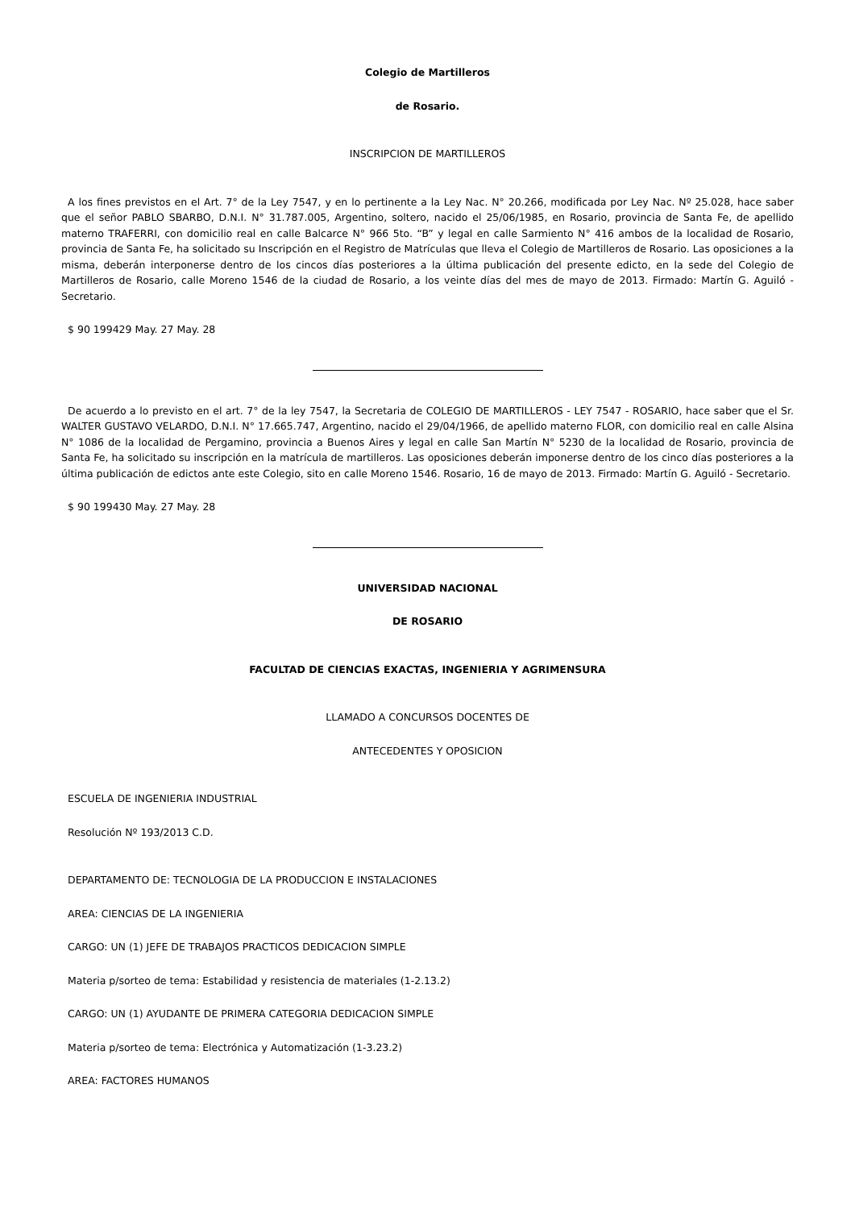Colegio de Martilleros
de Rosario.
INSCRIPCION DE MARTILLEROS
A los fines previstos en el Art. 7° de la Ley 7547, y en lo pertinente a la Ley Nac. N° 20.266, modificada por Ley Nac. Nº 25.028, hace saber que el señor PABLO SBARBO, D.N.I. N° 31.787.005, Argentino, soltero, nacido el 25/06/1985, en Rosario, provincia de Santa Fe, de apellido materno TRAFERRI, con domicilio real en calle Balcarce N° 966 5to. “B” y legal en calle Sarmiento N° 416 ambos de la localidad de Rosario, provincia de Santa Fe, ha solicitado su Inscripción en el Registro de Matrículas que lleva el Colegio de Martilleros de Rosario. Las oposiciones a la misma, deberán interponerse dentro de los cincos días posteriores a la última publicación del presente edicto, en la sede del Colegio de Martilleros de Rosario, calle Moreno 1546 de la ciudad de Rosario, a los veinte días del mes de mayo de 2013. Firmado: Martín G. Aguiló - Secretario.
$ 90 199429 May. 27 May. 28
De acuerdo a lo previsto en el art. 7° de la ley 7547, la Secretaria de COLEGIO DE MARTILLEROS - LEY 7547 - ROSARIO, hace saber que el Sr. WALTER GUSTAVO VELARDO, D.N.I. N° 17.665.747, Argentino, nacido el 29/04/1966, de apellido materno FLOR, con domicilio real en calle Alsina N° 1086 de la localidad de Pergamino, provincia a Buenos Aires y legal en calle San Martín N° 5230 de la localidad de Rosario, provincia de Santa Fe, ha solicitado su inscripción en la matrícula de martilleros. Las oposiciones deberán imponerse dentro de los cinco días posteriores a la última publicación de edictos ante este Colegio, sito en calle Moreno 1546. Rosario, 16 de mayo de 2013. Firmado: Martín G. Aguiló - Secretario.
$ 90 199430 May. 27 May. 28
UNIVERSIDAD NACIONAL
DE ROSARIO
FACULTAD DE CIENCIAS EXACTAS, INGENIERIA Y AGRIMENSURA
LLAMADO A CONCURSOS DOCENTES DE
ANTECEDENTES Y OPOSICION
ESCUELA DE INGENIERIA INDUSTRIAL
Resolución Nº 193/2013 C.D.
DEPARTAMENTO DE: TECNOLOGIA DE LA PRODUCCION E INSTALACIONES
AREA: CIENCIAS DE LA INGENIERIA
CARGO: UN (1) JEFE DE TRABAJOS PRACTICOS DEDICACION SIMPLE
Materia p/sorteo de tema: Estabilidad y resistencia de materiales (1-2.13.2)
CARGO: UN (1) AYUDANTE DE PRIMERA CATEGORIA DEDICACION SIMPLE
Materia p/sorteo de tema: Electrónica y Automatización (1-3.23.2)
AREA: FACTORES HUMANOS